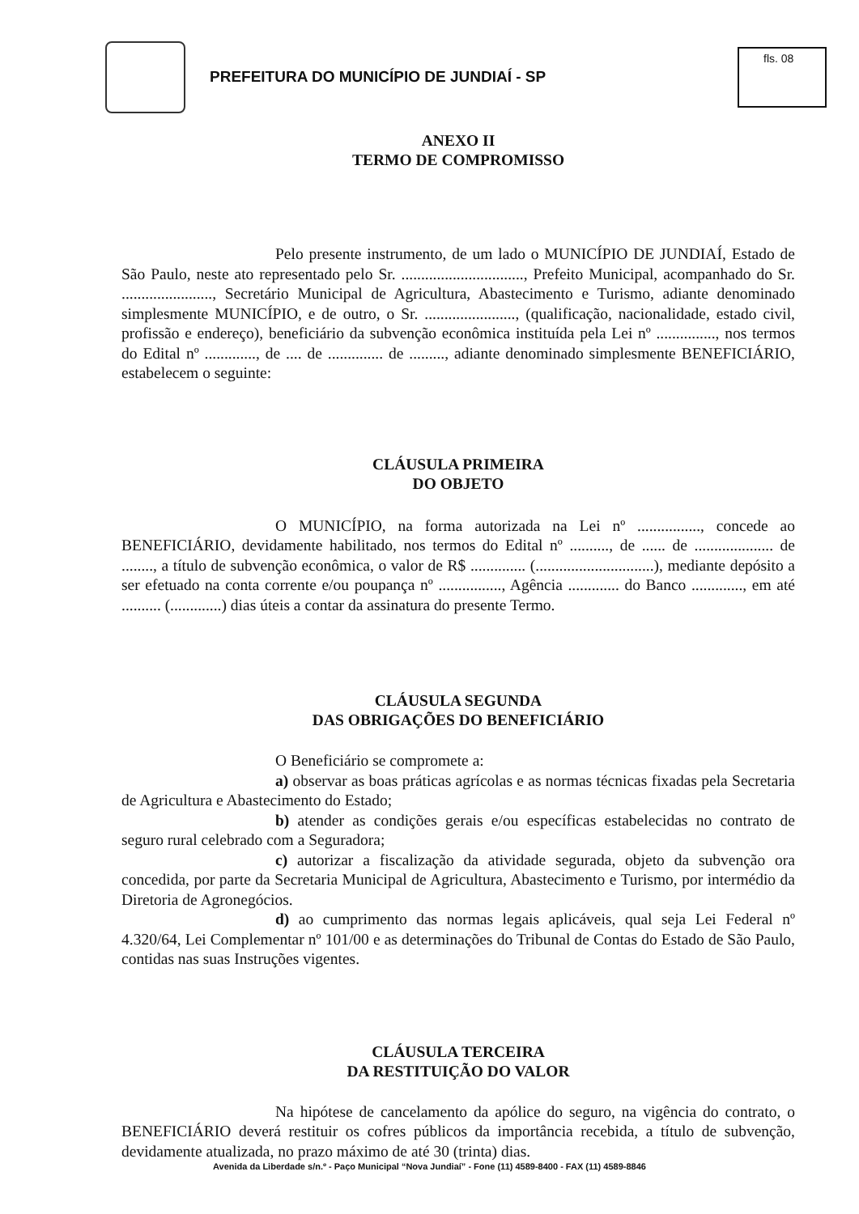PREFEITURA DO MUNICÍPIO DE JUNDIAÍ - SP
fls. 08
ANEXO II
TERMO DE COMPROMISSO
Pelo presente instrumento, de um lado o MUNICÍPIO DE JUNDIAÍ, Estado de São Paulo, neste ato representado pelo Sr. ..............................., Prefeito Municipal, acompanhado do Sr. ......................., Secretário Municipal de Agricultura, Abastecimento e Turismo, adiante denominado simplesmente MUNICÍPIO, e de outro, o Sr. ......................., (qualificação, nacionalidade, estado civil, profissão e endereço), beneficiário da subvenção econômica instituída pela Lei nº ..............., nos termos do Edital nº ............., de .... de .............. de ........., adiante denominado simplesmente BENEFICIÁRIO, estabelecem o seguinte:
CLÁUSULA PRIMEIRA
DO OBJETO
O MUNICÍPIO, na forma autorizada na Lei nº ................, concede ao BENEFICIÁRIO, devidamente habilitado, nos termos do Edital nº .........., de ...... de .................... de ........, a título de subvenção econômica, o valor de R$ .............. (..............................), mediante depósito a ser efetuado na conta corrente e/ou poupança nº ................, Agência ............. do Banco ............., em até .......... (.............) dias úteis a contar da assinatura do presente Termo.
CLÁUSULA SEGUNDA
DAS OBRIGAÇÕES DO BENEFICIÁRIO
O Beneficiário se compromete a:
a) observar as boas práticas agrícolas e as normas técnicas fixadas pela Secretaria de Agricultura e Abastecimento do Estado;
b) atender as condições gerais e/ou específicas estabelecidas no contrato de seguro rural celebrado com a Seguradora;
c) autorizar a fiscalização da atividade segurada, objeto da subvenção ora concedida, por parte da Secretaria Municipal de Agricultura, Abastecimento e Turismo, por intermédio da Diretoria de Agronegócios.
d) ao cumprimento das normas legais aplicáveis, qual seja Lei Federal nº 4.320/64, Lei Complementar nº 101/00 e as determinações do Tribunal de Contas do Estado de São Paulo, contidas nas suas Instruções vigentes.
CLÁUSULA TERCEIRA
DA RESTITUIÇÃO DO VALOR
Na hipótese de cancelamento da apólice do seguro, na vigência do contrato, o BENEFICIÁRIO deverá restituir os cofres públicos da importância recebida, a título de subvenção, devidamente atualizada, no prazo máximo de até 30 (trinta) dias.
Avenida da Liberdade s/n.º - Paço Municipal “Nova Jundiaí” - Fone (11) 4589-8400 - FAX (11) 4589-8846